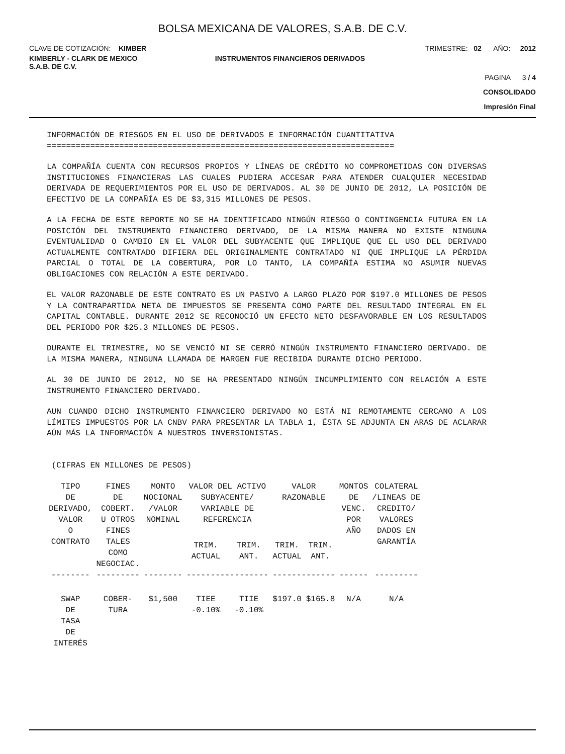BOLSA MEXICANA DE VALORES, S.A.B. DE C.V.
CLAVE DE COTIZACIÓN: KIMBER TRIMESTRE: 02 AÑO: 2012
KIMBERLY - CLARK DE MEXICO
S.A.B. DE C.V.
INSTRUMENTOS FINANCIEROS DERIVADOS
PAGINA 3 / 4
CONSOLIDADO
Impresión Final
INFORMACIÓN DE RIESGOS EN EL USO DE DERIVADOS E INFORMACIÓN CUANTITATIVA
========================================================================
LA COMPAÑÍA CUENTA CON RECURSOS PROPIOS Y LÍNEAS DE CRÉDITO NO COMPROMETIDAS CON DIVERSAS INSTITUCIONES FINANCIERAS LAS CUALES PUDIERA ACCESAR PARA ATENDER CUALQUIER NECESIDAD DERIVADA DE REQUERIMIENTOS POR EL USO DE DERIVADOS. AL 30 DE JUNIO DE 2012, LA POSICIÓN DE EFECTIVO DE LA COMPAÑÍA ES DE $3,315 MILLONES DE PESOS.
A LA FECHA DE ESTE REPORTE NO SE HA IDENTIFICADO NINGÚN RIESGO O CONTINGENCIA FUTURA EN LA POSICIÓN DEL INSTRUMENTO FINANCIERO DERIVADO, DE LA MISMA MANERA NO EXISTE NINGUNA EVENTUALIDAD O CAMBIO EN EL VALOR DEL SUBYACENTE QUE IMPLIQUE QUE EL USO DEL DERIVADO ACTUALMENTE CONTRATADO DIFIERA DEL ORIGINALMENTE CONTRATADO NI QUE IMPLIQUE LA PÉRDIDA PARCIAL O TOTAL DE LA COBERTURA, POR LO TANTO, LA COMPAÑÍA ESTIMA NO ASUMIR NUEVAS OBLIGACIONES CON RELACIÓN A ESTE DERIVADO.
EL VALOR RAZONABLE DE ESTE CONTRATO ES UN PASIVO A LARGO PLAZO POR $197.0 MILLONES DE PESOS Y LA CONTRAPARTIDA NETA DE IMPUESTOS SE PRESENTA COMO PARTE DEL RESULTADO INTEGRAL EN EL CAPITAL CONTABLE. DURANTE 2012 SE RECONOCIÓ UN EFECTO NETO DESFAVORABLE EN LOS RESULTADOS DEL PERIODO POR $25.3 MILLONES DE PESOS.
DURANTE EL TRIMESTRE, NO SE VENCIÓ NI SE CERRÓ NINGÚN INSTRUMENTO FINANCIERO DERIVADO. DE LA MISMA MANERA, NINGUNA LLAMADA DE MARGEN FUE RECIBIDA DURANTE DICHO PERIODO.
AL 30 DE JUNIO DE 2012, NO SE HA PRESENTADO NINGÚN INCUMPLIMIENTO CON RELACIÓN A ESTE INSTRUMENTO FINANCIERO DERIVADO.
AUN CUANDO DICHO INSTRUMENTO FINANCIERO DERIVADO NO ESTÁ NI REMOTAMENTE CERCANO A LOS LÍMITES IMPUESTOS POR LA CNBV PARA PRESENTAR LA TABLA 1, ÉSTA SE ADJUNTA EN ARAS DE ACLARAR AÚN MÁS LA INFORMACIÓN A NUESTROS INVERSIONISTAS.
(CIFRAS EN MILLONES DE PESOS)
| TIPO DE DERIVADO, VALOR O CONTRATO | FINES DE COBERT. U OTROS FINES TALES COMO NEGOCIAC. | MONTO NOCIONAL /VALOR NOMINAL | VALOR DEL ACTIVO SUBYACENTE/ VARIABLE DE REFERENCIA | | VALOR RAZONABLE | | MONTOS DE VENC. POR AÑO | COLATERAL /LINEAS DE CREDITO/ VALORES DADOS EN GARANTÍA |
| --- | --- | --- | --- | --- | --- | --- | --- | --- |
| | | | TRIM. ACTUAL | TRIM. ANT. | TRIM. ACTUAL | TRIM. ANT. | | |
| -------- | --------- | -------- | ----------------- | | ------------- | | ------ | --------- |
| SWAP DE TASA DE INTERÉS | COBER- TURA | $1,500 | TIEE -0.10% | TIIE -0.10% | $197.0 | $165.8 | N/A | N/A |